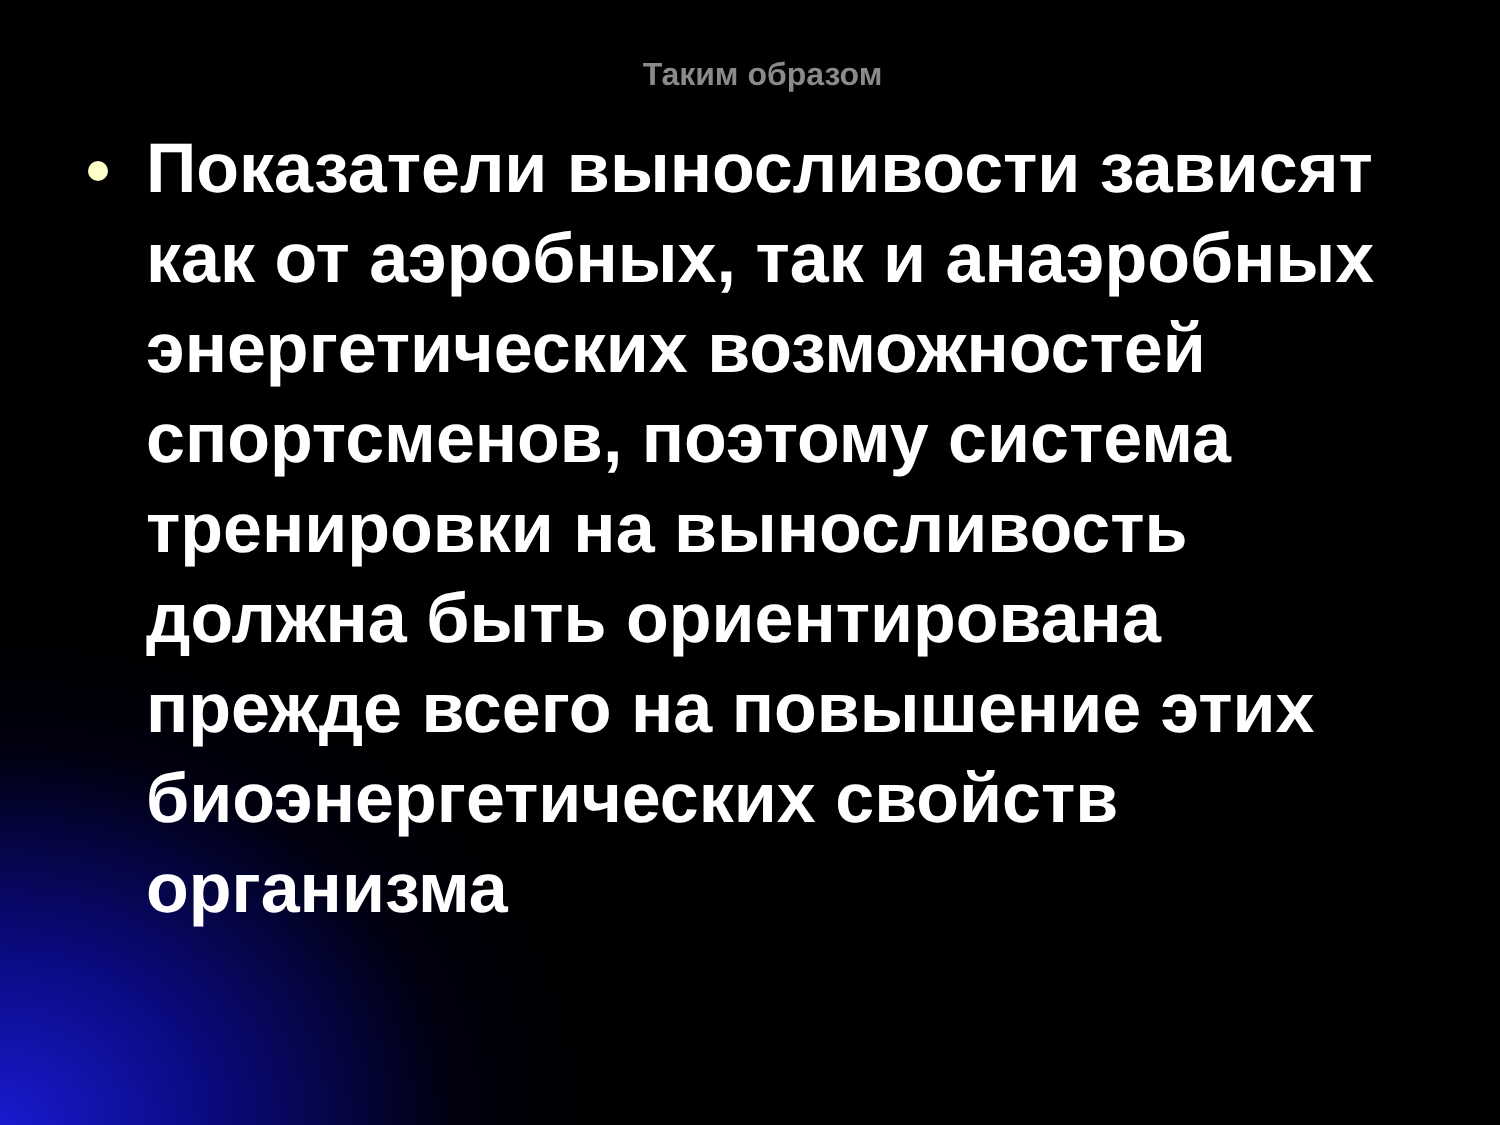Таким образом
Показатели выносливости зависят как от аэробных, так и анаэробных энергетических возможностей спортсменов, поэтому система тренировки на выносливость должна быть ориентирована прежде всего на повышение этих биоэнергетических свойств организма